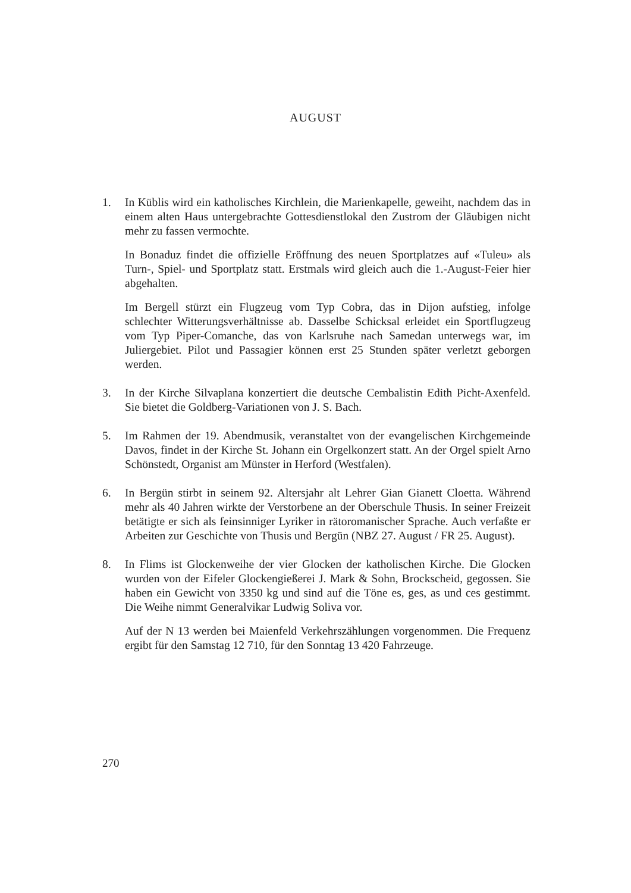AUGUST
1. In Küblis wird ein katholisches Kirchlein, die Marienkapelle, geweiht, nachdem das in einem alten Haus untergebrachte Gottesdienstlokal den Zustrom der Gläubigen nicht mehr zu fassen vermochte.
In Bonaduz findet die offizielle Eröffnung des neuen Sportplatzes auf «Tuleu» als Turn-, Spiel- und Sportplatz statt. Erstmals wird gleich auch die 1.-August-Feier hier abgehalten.
Im Bergell stürzt ein Flugzeug vom Typ Cobra, das in Dijon aufstieg, infolge schlechter Witterungsverhältnisse ab. Dasselbe Schicksal erleidet ein Sportflugzeug vom Typ Piper-Comanche, das von Karlsruhe nach Samedan unterwegs war, im Juliergebiet. Pilot und Passagier können erst 25 Stunden später verletzt geborgen werden.
3. In der Kirche Silvaplana konzertiert die deutsche Cembalistin Edith Picht-Axenfeld. Sie bietet die Goldberg-Variationen von J. S. Bach.
5. Im Rahmen der 19. Abendmusik, veranstaltet von der evangelischen Kirchgemeinde Davos, findet in der Kirche St. Johann ein Orgelkonzert statt. An der Orgel spielt Arno Schönstedt, Organist am Münster in Herford (Westfalen).
6. In Bergün stirbt in seinem 92. Altersjahr alt Lehrer Gian Gianett Cloetta. Während mehr als 40 Jahren wirkte der Verstorbene an der Oberschule Thusis. In seiner Freizeit betätigte er sich als feinsinniger Lyriker in rätoromanischer Sprache. Auch verfaßte er Arbeiten zur Geschichte von Thusis und Bergün (NBZ 27. August / FR 25. August).
8. In Flims ist Glockenweihe der vier Glocken der katholischen Kirche. Die Glocken wurden von der Eifeler Glockengießerei J. Mark & Sohn, Brockscheid, gegossen. Sie haben ein Gewicht von 3350 kg und sind auf die Töne es, ges, as und ces gestimmt. Die Weihe nimmt Generalvikar Ludwig Soliva vor.
Auf der N 13 werden bei Maienfeld Verkehrszählungen vorgenommen. Die Frequenz ergibt für den Samstag 12 710, für den Sonntag 13 420 Fahrzeuge.
270